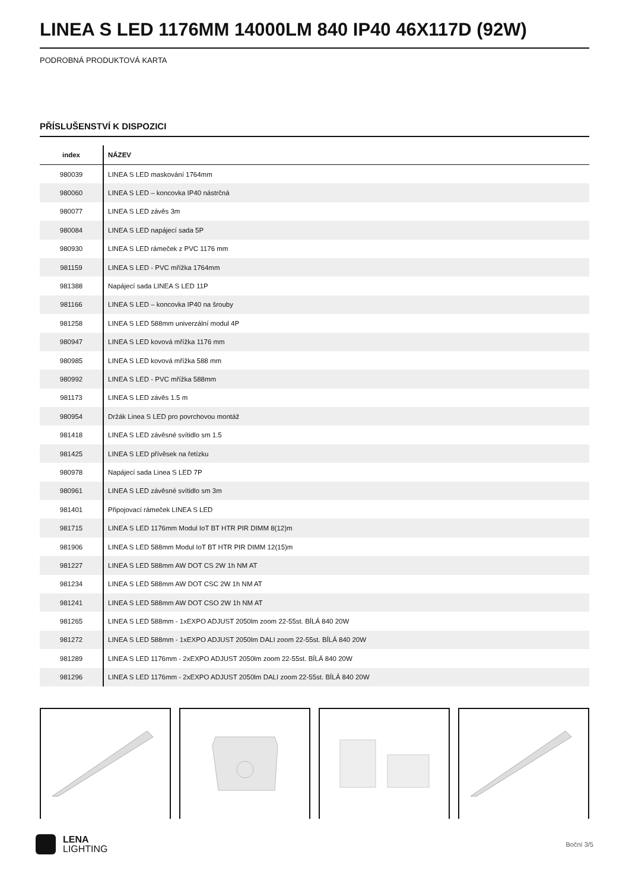LINEA S LED 1176MM 14000LM 840 IP40 46X117D (92W)
PODROBNÁ PRODUKTOVÁ KARTA
PŘÍSLUŠENSTVÍ K DISPOZICI
| index | NÁZEV |
| --- | --- |
| 980039 | LINEA S LED maskování 1764mm |
| 980060 | LINEA S LED – koncovka IP40 nástrčná |
| 980077 | LINEA S LED závěs 3m |
| 980084 | LINEA S LED napájecí sada 5P |
| 980930 | LINEA S LED rámeček z PVC 1176 mm |
| 981159 | LINEA S LED - PVC mřížka 1764mm |
| 981388 | Napájecí sada LINEA S LED 11P |
| 981166 | LINEA S LED – koncovka IP40 na šrouby |
| 981258 | LINEA S LED 588mm univerzální modul 4P |
| 980947 | LINEA S LED kovová mřížka 1176 mm |
| 980985 | LINEA S LED kovová mřížka 588 mm |
| 980992 | LINEA S LED - PVC mřížka 588mm |
| 981173 | LINEA S LED závěs 1.5 m |
| 980954 | Držák Linea S LED pro povrchovou montáž |
| 981418 | LINEA S LED závěsné svítidlo sm 1.5 |
| 981425 | LINEA S LED přívěsek na řetízku |
| 980978 | Napájecí sada Linea S LED 7P |
| 980961 | LINEA S LED závěsné svítidlo sm 3m |
| 981401 | Připojovací rámeček LINEA S LED |
| 981715 | LINEA S LED 1176mm Modul IoT BT HTR PIR DIMM 8(12)m |
| 981906 | LINEA S LED 588mm Modul IoT BT HTR PIR DIMM 12(15)m |
| 981227 | LINEA S LED 588mm AW DOT CS 2W 1h NM AT |
| 981234 | LINEA S LED 588mm AW DOT CSC 2W 1h NM AT |
| 981241 | LINEA S LED 588mm AW DOT CSO 2W 1h NM AT |
| 981265 | LINEA S LED 588mm - 1xEXPO ADJUST 2050lm zoom 22-55st. BÍLÁ 840 20W |
| 981272 | LINEA S LED 588mm - 1xEXPO ADJUST 2050lm DALI zoom 22-55st. BÍLÁ 840 20W |
| 981289 | LINEA S LED 1176mm - 2xEXPO ADJUST 2050lm zoom 22-55st. BÍLÁ 840 20W |
| 981296 | LINEA S LED 1176mm - 2xEXPO ADJUST 2050lm DALI zoom 22-55st. BÍLÁ 840 20W |
LENA
LIGHTING
Boční 3/5